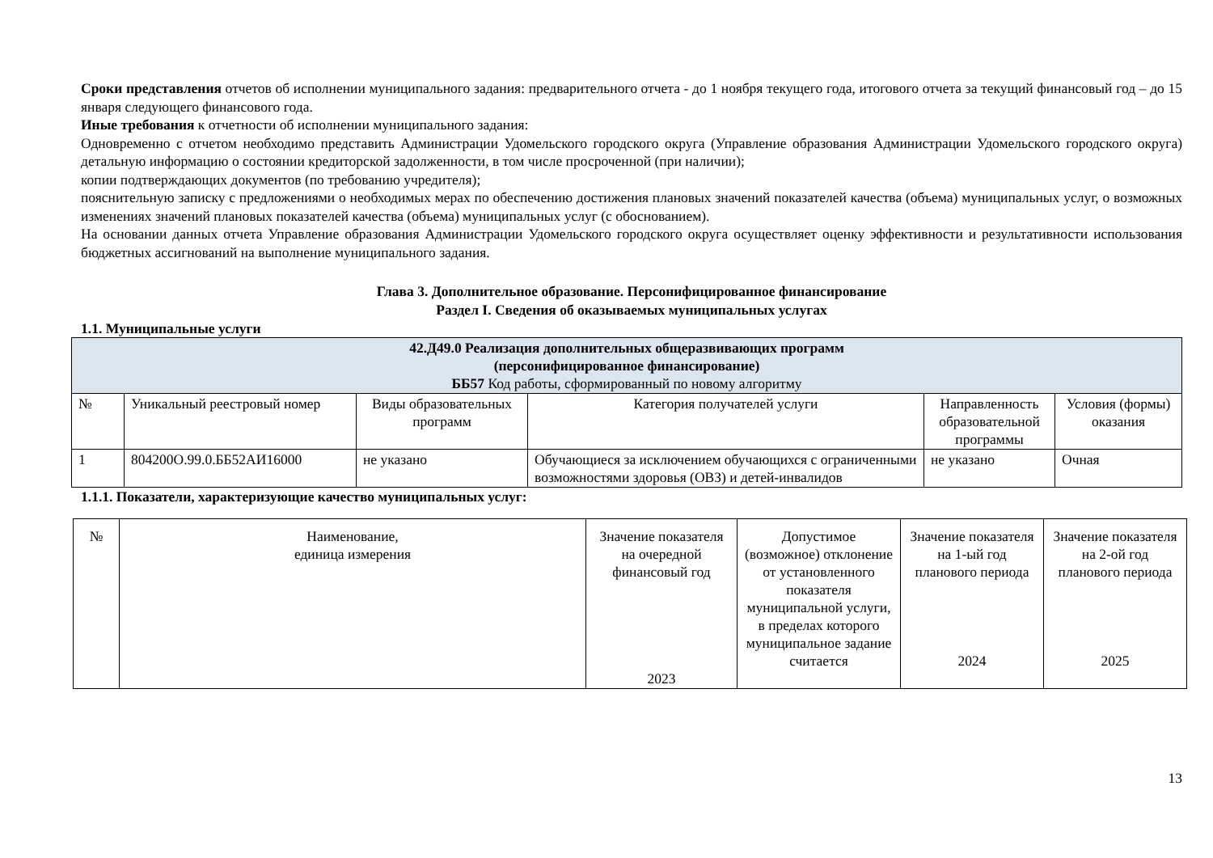Сроки представления отчетов об исполнении муниципального задания: предварительного отчета - до 1 ноября текущего года, итогового отчета за текущий финансовый год – до 15 января следующего финансового года.
Иные требования к отчетности об исполнении муниципального задания:
Одновременно с отчетом необходимо представить Администрации Удомельского городского округа (Управление образования Администрации Удомельского городского округа) детальную информацию о состоянии кредиторской задолженности, в том числе просроченной (при наличии);
копии подтверждающих документов (по требованию учредителя);
пояснительную записку с предложениями о необходимых мерах по обеспечению достижения плановых значений показателей качества (объема) муниципальных услуг, о возможных изменениях значений плановых показателей качества (объема) муниципальных услуг (с обоснованием).
На основании данных отчета Управление образования Администрации Удомельского городского округа осуществляет оценку эффективности и результативности использования бюджетных ассигнований на выполнение муниципального задания.
Глава 3. Дополнительное образование. Персонифицированное финансирование
Раздел I. Сведения об оказываемых муниципальных услугах
1.1. Муниципальные услуги
| 42.Д49.0 Реализация дополнительных общеразвивающих программ (персонифицированное финансирование) ББ57 Код работы, сформированный по новому алгоритму | | | | | |
| № | Уникальный реестровый номер | Виды образовательных программ | Категория получателей услуги | Направленность образовательной программы | Условия (формы) оказания |
| 1 | 804200О.99.0.ББ52АИ16000 | не указано | Обучающиеся за исключением обучающихся с ограниченными возможностями здоровья (ОВЗ) и детей-инвалидов | не указано | Очная |
1.1.1. Показатели, характеризующие качество муниципальных услуг:
| № | Наименование, единица измерения | Значение показателя на очередной финансовый год 2023 | Допустимое (возможное) отклонение от установленного показателя муниципальной услуги, в пределах которого муниципальное задание считается | Значение показателя на 1-ый год планового периода 2024 | Значение показателя на 2-ой год планового периода 2025 |
13